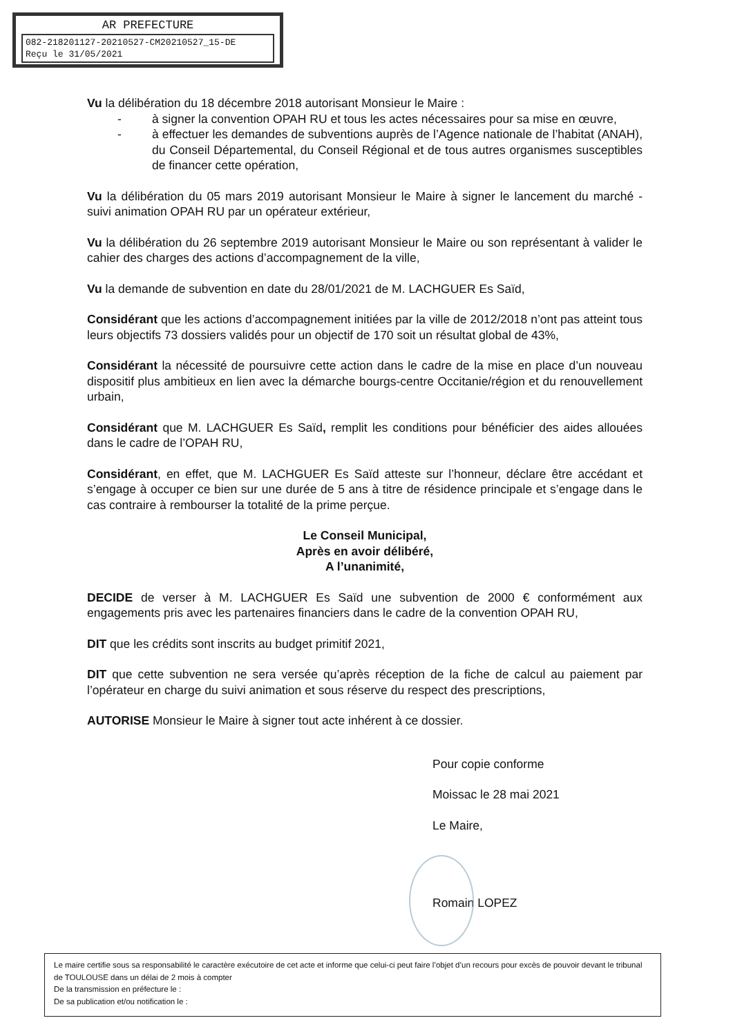AR PREFECTURE
082-218201127-20210527-CM20210527_15-DE
Reçu le 31/05/2021
Vu la délibération du 18 décembre 2018 autorisant Monsieur le Maire :
- à signer la convention OPAH RU et tous les actes nécessaires pour sa mise en œuvre,
- à effectuer les demandes de subventions auprès de l’Agence nationale de l’habitat (ANAH), du Conseil Départemental, du Conseil Régional et de tous autres organismes susceptibles de financer cette opération,
Vu la délibération du 05 mars 2019 autorisant Monsieur le Maire à signer le lancement du marché - suivi animation OPAH RU par un opérateur extérieur,
Vu la délibération du 26 septembre 2019 autorisant Monsieur le Maire ou son représentant à valider le cahier des charges des actions d’accompagnement de la ville,
Vu la demande de subvention en date du 28/01/2021 de M. LACHGUER Es Saïd,
Considérant que les actions d’accompagnement initiées par la ville de 2012/2018 n’ont pas atteint tous leurs objectifs 73 dossiers validés pour un objectif de 170 soit un résultat global de 43%,
Considérant la nécessité de poursuivre cette action dans le cadre de la mise en place d’un nouveau dispositif plus ambitieux en lien avec la démarche bourgs-centre Occitanie/région et du renouvellement urbain,
Considérant que M. LACHGUER Es Saïd, remplit les conditions pour bénéficier des aides allouées dans le cadre de l’OPAH RU,
Considérant, en effet, que M. LACHGUER Es Saïd atteste sur l’honneur, déclare être accédant et s’engage à occuper ce bien sur une durée de 5 ans à titre de résidence principale et s’engage dans le cas contraire à rembourser la totalité de la prime perçue.
Le Conseil Municipal,
Après en avoir délibéré,
A l’unanimité,
DECIDE de verser à M. LACHGUER Es Saïd une subvention de 2000 € conformément aux engagements pris avec les partenaires financiers dans le cadre de la convention OPAH RU,
DIT que les crédits sont inscrits au budget primitif 2021,
DIT que cette subvention ne sera versée qu’après réception de la fiche de calcul au paiement par l’opérateur en charge du suivi animation et sous réserve du respect des prescriptions,
AUTORISE Monsieur le Maire à signer tout acte inhérent à ce dossier.
Pour copie conforme
Moissac le 28 mai 2021
Le Maire,
Romain LOPEZ
Le maire certifie sous sa responsabilité le caractère exécutoire de cet acte et informe que celui-ci peut faire l’objet d’un recours pour excès de pouvoir devant le tribunal de TOULOUSE dans un délai de 2 mois à compter
De la transmission en préfecture le :
De sa publication et/ou notification le :